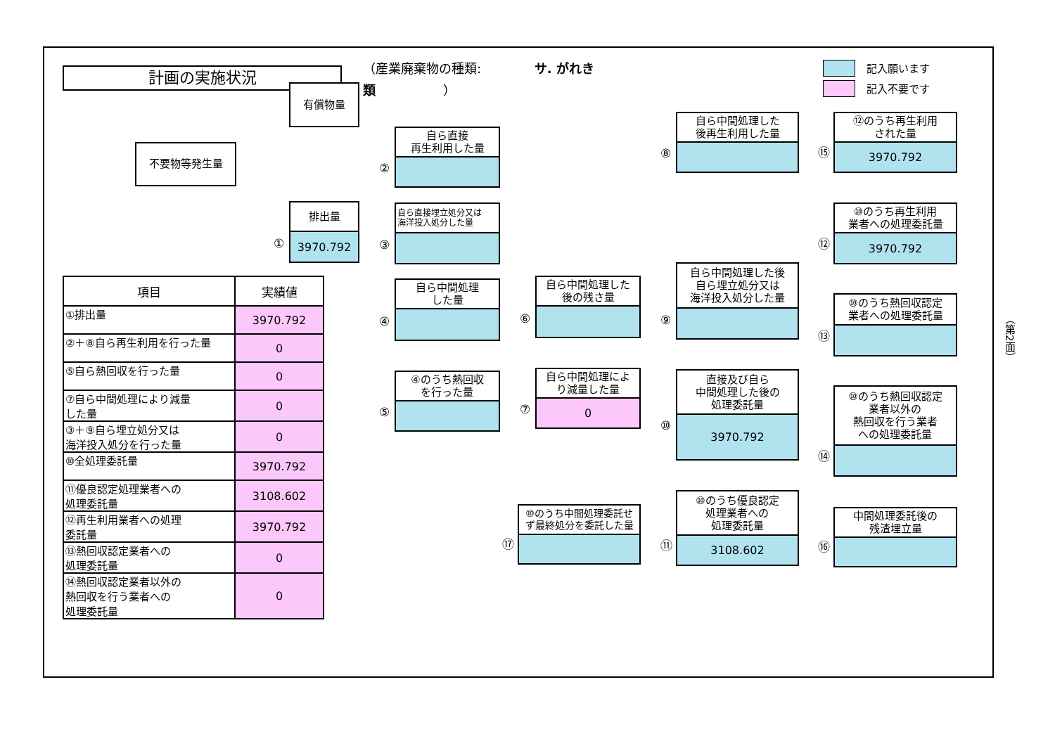計画の実施状況
（産業廃棄物の種類: サ. がれき類 ）
記入願います
記入不要です
不要物等発生量
| 項目 | 実績値 |
| --- | --- |
| ①排出量 | 3970.792 |
| ②＋⑧自ら再生利用を行った量 | 0 |
| ⑤自ら熱回収を行った量 | 0 |
| ⑦自ら中間処理により減量 した量 | 0 |
| ③＋⑨自ら埋立処分又は 海洋投入処分を行った量 | 0 |
| ⑩全処理委託量 | 3970.792 |
| ⑪優良認定処理業者への 処理委託量 | 3108.602 |
| ⑫再生利用業者への処理 委託量 | 3970.792 |
| ⑬熱回収認定業者への 処理委託量 | 0 |
| ⑭熱回収認定業者以外の 熱回収を行う業者への 処理委託量 | 0 |
有償物量
①
排出量
3970.792
②
自ら直接
再生利用した量
③
自ら直接埋立処分又は
海洋投入処分した量
④
自ら中間処理
した量
⑤
④のうち熱回収
を行った量
⑥
自ら中間処理した
後の残さ量
⑦
自ら中間処理によ
り減量した量
0
⑰
⑩のうち中間処理委託せ
ず最終処分を委託した量
⑧
自ら中間処理した
後再生利用した量
⑨
自ら中間処理した後
自ら埋立処分又は
海洋投入処分した量
⑩
直接及び自ら
中間処理した後の
処理委託量
3970.792
⑪
⑩のうち優良認定
処理業者への
処理委託量
3108.602
⑮
⑫のうち再生利用
された量
3970.792
⑫
⑩のうち再生利用
業者への処理委託量
3970.792
⑬
⑩のうち熱回収認定
業者への処理委託量
⑭
⑩のうち熱回収認定
業者以外の
熱回収を行う業者
への処理委託量
⑯
中間処理委託後の
残渣埋立量
（第2面）